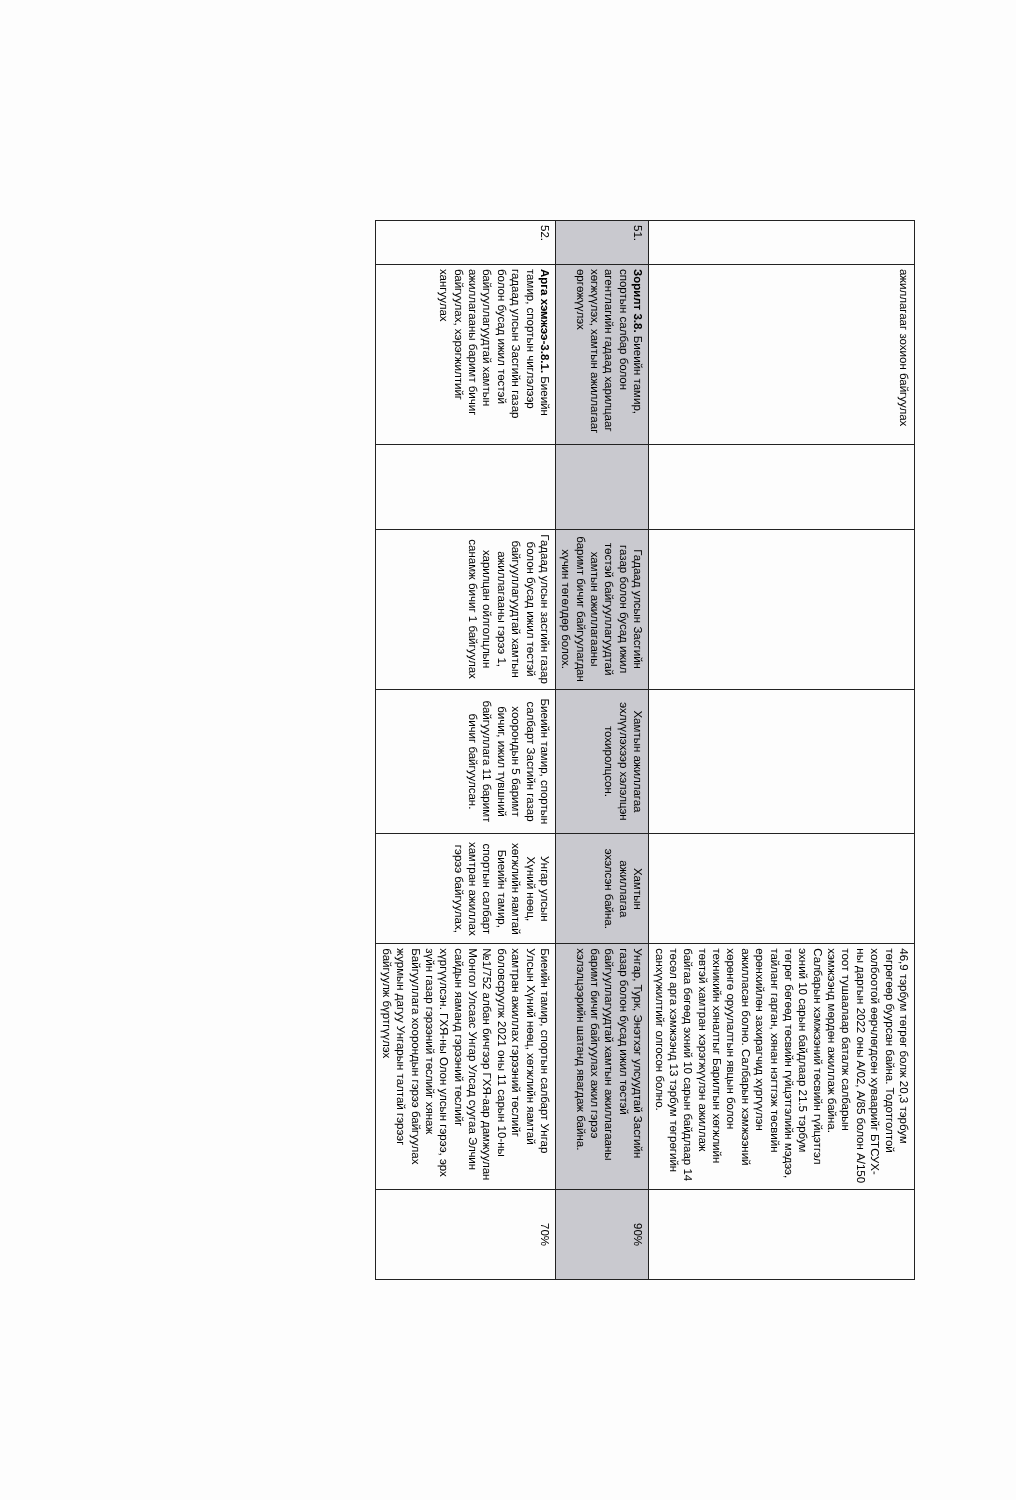| | ажиллагааг зохион байгуулах | | | | | 46,9 тэрбум төгрөг болж 20,3 тэрбум төгрөгөөр буурсан байна. Тодотголтой холбоотой өөрчлөгдсөн хуваарийг БТСУХ-ны даргын 2022 оны А/02, А/85 болон А/150 тоот тушаалаар баталж салбарын хэмжээнд мөрдөн ажиллаж байна. Салбарын хэмжээний төсвийн гүйцэтгэл эхний 10 сарын байдлаар 21.5 тэрбум төгрөг бөгөөд төсвийн гүйцэтгэлийн мэдээ, тайланг гарган, хянан нэгтгэж төсвийн ерөнхийлөн захирагчид хүргүүлэн ажилласан болно. Салбарын хэмжээний хөрөнгө оруулалтын явцын болон техникийн хяналтыг Барилгын хөгжлийн төвтэй хамтран хэрэгжүүлэн ажиллаж байгаа бөгөөд эхний 10 сарын байдлаар 14 төсөл арга хэмжээнд 13 тэрбум төгрөгийн санхүүжилтийг олгосон болно. | |
| 51. | Зорилт 3.8. Биеийн тамир, спортын салбар болон агентлагийн гадаад харилцааг хөгжүүлэх, хамтын ажиллагааг өргөжүүлэх | | Гадаад улсын Засгийн газар болон бусад ижил төстэй байгууллагуудтай хамтын ажиллагааны баримт бичиг байгуулагдан хүчин төгөлдөр болох. | Хамтын ажиллагаа эхлүүлэхээр хэлэлцэн тохиролцсон. | Хамтын ажиллагаа эхэлсэн байна. | Унгар, Турк, Энэтхэг улсуудтай Засгийн газар болон бусад ижил төстэй байгууллагуудтай хамтын ажиллагааны баримт бичиг байгуулах ажил гэрээ хэлэлцээрийн шатанд явагдаж байна. | 90% |
| 52. | Арга хэмжээ-3.8.1. Биеийн тамир, спортын чиглэлээр гадаад улсын Засгийн газар болон бусад ижил төстэй байгууллагуудтай хамтын ажиллагааны баримт бичиг байгуулах, хэрэгжилтийг хангуулах | | Гадаад улсын засгийн газар болон бусад ижил төстэй байгууллагуудтай хамтын ажиллагааны гэрээ 1, харилцан ойлголцлын санамж бичиг 1 байгуулах | Биеийн тамир, спортын салбарт Засгийн газар хоорондын 5 баримт бичиг, ижил түвшний байгууллага 11 баримт бичиг байгуулсан. | Унгар улсын Хүний нөөц, хөгжлийн яамтай Биеийн тамир, спортын салбарт хамтран ажиллах гэрээ байгуулах, | Биеийн тамир, спортын салбарт Унгар Улсын Хүний нөөц, хөгжлийн яамтай хамтран ажиллах гэрээний төслийг боловсруулж 2021 оны 11 сарын 10-ны №1/752 албан бичгээр ГХЯ-аар дамжуулан Монгол Улсаас Унгар Улсад суугаа Элчин сайдын яаманд гэрээний төслийг хүргүүлсэн. ГХЯ-ны Олон улсын гэрээ, эрх зүйн газар гэрээний төслийг хянаж Байгууллага хоорондын гэрээ байгуулах журмын дагуу Унгарын талтай гэрээг байгуулж бүртгүүлэх | 70% |